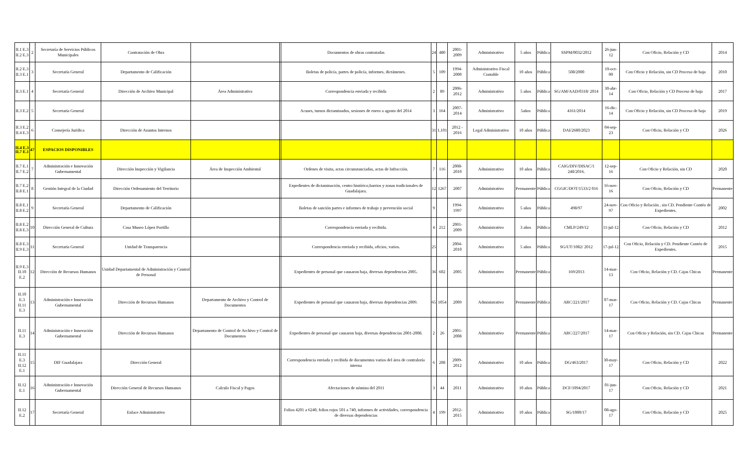| II.1 E.3 II.2 E.3 | 2 | Secretaría de Servicios Públicos Municipales | Contratación de Obra | | | Documentos de obras contratadas | 24 | 480 | 2001-2009 | Administrativo | 5 años | Pública | SSPM/0032/2012 | 26-jun-12 | Con Oficio, Relación y CD | 2014 |
| II.2 E.3 II.3 E.1 | 3 | Secretaría General | Departamento de Calificación | | | Boletas de policía, partes de policía, informes, dictámenes. | 5 | 109 | 1994-2000 | Administrativo Fiscal Contable | 10 años | Pública | 508/2000 | 10-oct-00 | Con Oficio y Relación, sin CD Proceso de baja | 2010 |
| II.3 E.1 | 4 | Secretaría General | Dirección de Archivo Municipal | Área Administrativa | | Correspondencia enviada y recibida | 2 | 89 | 2006-2012 | Administrativo | 5 años | Pública | SG/AM/AAD/0318/ 2014 | 30-abr-14 | Con Oficio, Relación y CD Proceso de baja | 2017 |
| II.3 E.2 | 5 | Secretaría General | | | | Acuses, turnos dictaminados, sesiones de enero a agosto del 2014 | 3 | 164 | 2007-2014 | Administrativo | 5años | Pública | 4161/2014 | 16-dic-14 | Con Oficio y Relación, sin CD Proceso de baja | 2019 |
| II.3 E.2 II.4 E.3 | 6 | Consejería Jurídica | Dirección de Asuntos Internos | | | | 31 | 1,101 | 2012 - 2016 | Legal Administrativo | 10 años | Pública | DAI/2680/2023 | 04-sep-23 | Con Oficio, Relación y CD | 2026 |
| II.4 E.3 II.7 E.1 | 47 | ESPACIOS DISPONIBLES | | | | | | | | | | | | | | |
| II.7 E.1 II.7 E.2 | 7 | Administración e Innovación Gubernamental | Dirección Inspección y Vigilancia | Área de Inspección Ambiental | | Ordenes de visita, actas circunstanciadas, actas de Infracción. | 7 | 116 | 2008-2010 | Administrativo | 10 años | Pública | CAIG/DIV/DISAC/1 248/2016. | 12-sep-16 | Con Oficio y Relación, sin CD | 2020 |
| II.7 E.2 II.8 E.1 | 8 | Gestión Integral de la Ciudad | Dirección Ordenamiento del Territorio | | | Expedientes de dictaminación, centro histórico,barrios y zonas tradicionales de Guadalajara. | 12 | 1267 | 2007 | Administrativo | Permanente | Pública | CGGIC/DOT/1533/2 016 | 16-nov-16 | Con Oficio, Relación y CD | Permanente |
| II.8 E.1 II.8 E.2 | 9 | Secretaría General | Departamento de Calificación | | | Boletas de sanción partes e informes de trabajo y prevención social | 9 | | 1994-1997 | Administrativo | 5 años | Pública | 498/97 | 24-nov-97 | Con Oficio y Relación , sin CD. Pendiente Contéo de Expedientes. | 2002 |
| II.8 E.2 II.8 E.3 | 10 | Dirección General de Cultura | Casa Museo López Portillo | | | Correspondencia enviada y recibida. | 4 | 212 | 2001-2009 | Administrativo | 3 años | Pública | CMLP/249/12 | 11-jul-12 | Con Oficio, Relación y CD | 2012 |
| II.8 E.3 II.9 E.3 | 11 | Secretaría General | Unidad de Transparencia | | | Correspondencia enviada y recibida, oficios, varios. | 25 | | 2004-2010 | Administrativo | 5 años | Pública | SG/UT/1082/ 2012 | 17-jul-12 | Con Oficio, Relación y CD. Pendiente Contéo de Expedientes. | 2015 |
| II.9 E.3 II.10 E.2 | 12 | Dirección de Recursos Humanos | Unidad Departamental de Administración y Control de Personal | | | Expedientes de personal que causaron baja, diversas dependencias 2005. | 36 | 602 | 2005 | Administrativo | Permanente | Pública | 169/2013 | 14-mar-13 | Con Oficio, Relación y CD. Cajas Chicas | Permanente |
| II.10 E.3 II.11 E.3 | 13 | Administración e Innovación Gubernamental | Dirección de Recursos Humanos | Departamento de Archivo y Control de Documentos | | Expedientes de personal que causaron baja, diversas dependencias 2009. | 65 | 1054 | 2009 | Administrativo | Permanente | Pública | ARC/221/2017 | 07-mar-17 | Con Oficio, Relación y CD. Cajas Chicas | Permanente |
| II.11 E.3 | 14 | Administración e Innovación Gubernamental | Dirección de Recursos Humanos | Departamento de Control de Archivo y Control de Documentos | | Expedientes de personal que causaron baja, diversas dependencias 2001-2008. | 2 | 26 | 2001-2008 | Administrativo | Permanente | Pública | ARC/227/2017 | 14-mar-17 | Con Oficio y Relación, sin CD. Cajas Chicas | Permanente |
| II.11 E.3 II.12 E.1 | 15 | DIF Guadalajara | Dirección General | | | Correspondencia enviada y recibida de documentos varios del área de contraloría interna | 6 | 208 | 2009-2012 | Administrativo | 10 años | Pública | DG/463/2017 | 30-may-17 | Con Oficio, Relación y CD | 2022 |
| II.12 E.1 | 16 | Administración e Innovación Gubernamental | Dirección General de Recursos Humanos | Calculo Fiscal y Pagos | | Afectaciones de nómina del 2011 | 3 | 44 | 2011 | Administrativo | 10 años | Pública | DCF/1094/2017 | 01-jun-17 | Con Oficio, Relación y CD | 2021 |
| II.12 E.2 | 17 | Secretaría General | Enlace Administrativo | | | Folios 4201 a 6240, folios rojos 501 a 740, informes de actividades, correspondencia de diversas dependencias | 4 | 199 | 2012-2015 | Administrativo | 10 años | Pública | SG/1000/17 | 08-ago-17 | Con Oficio, Relación y CD | 2025 |